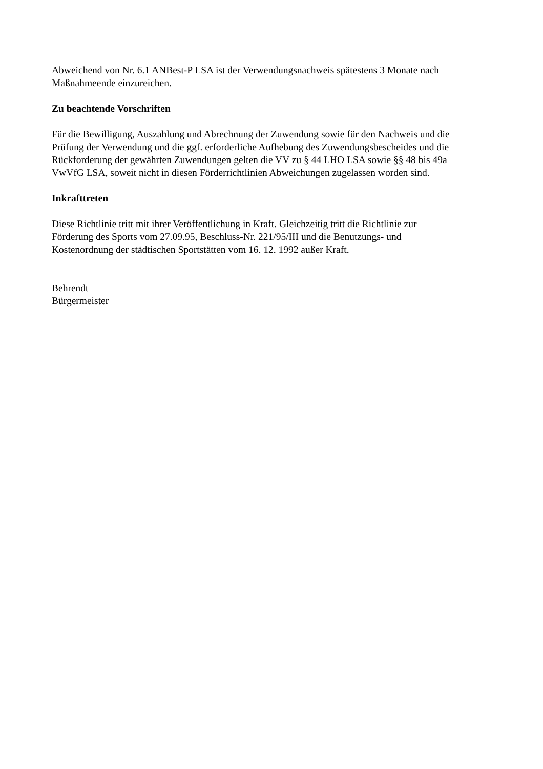Abweichend von Nr. 6.1 ANBest-P LSA ist der Verwendungsnachweis spätestens 3 Monate nach
Maßnahmeende einzureichen.
Zu beachtende Vorschriften
Für die Bewilligung, Auszahlung und Abrechnung der Zuwendung sowie für den Nachweis und die
Prüfung der Verwendung und die ggf. erforderliche Aufhebung des Zuwendungsbescheides und die
Rückforderung der gewährten Zuwendungen gelten die VV zu § 44 LHO LSA sowie §§ 48 bis 49a
VwVfG LSA, soweit nicht in diesen Förderrichtlinien Abweichungen zugelassen worden sind.
Inkrafttreten
Diese Richtlinie tritt mit ihrer Veröffentlichung in Kraft. Gleichzeitig tritt die Richtlinie zur
Förderung des Sports vom 27.09.95, Beschluss-Nr. 221/95/III und die Benutzungs- und
Kostenordnung der städtischen Sportstätten vom 16. 12. 1992 außer Kraft.
Behrendt
Bürgermeister